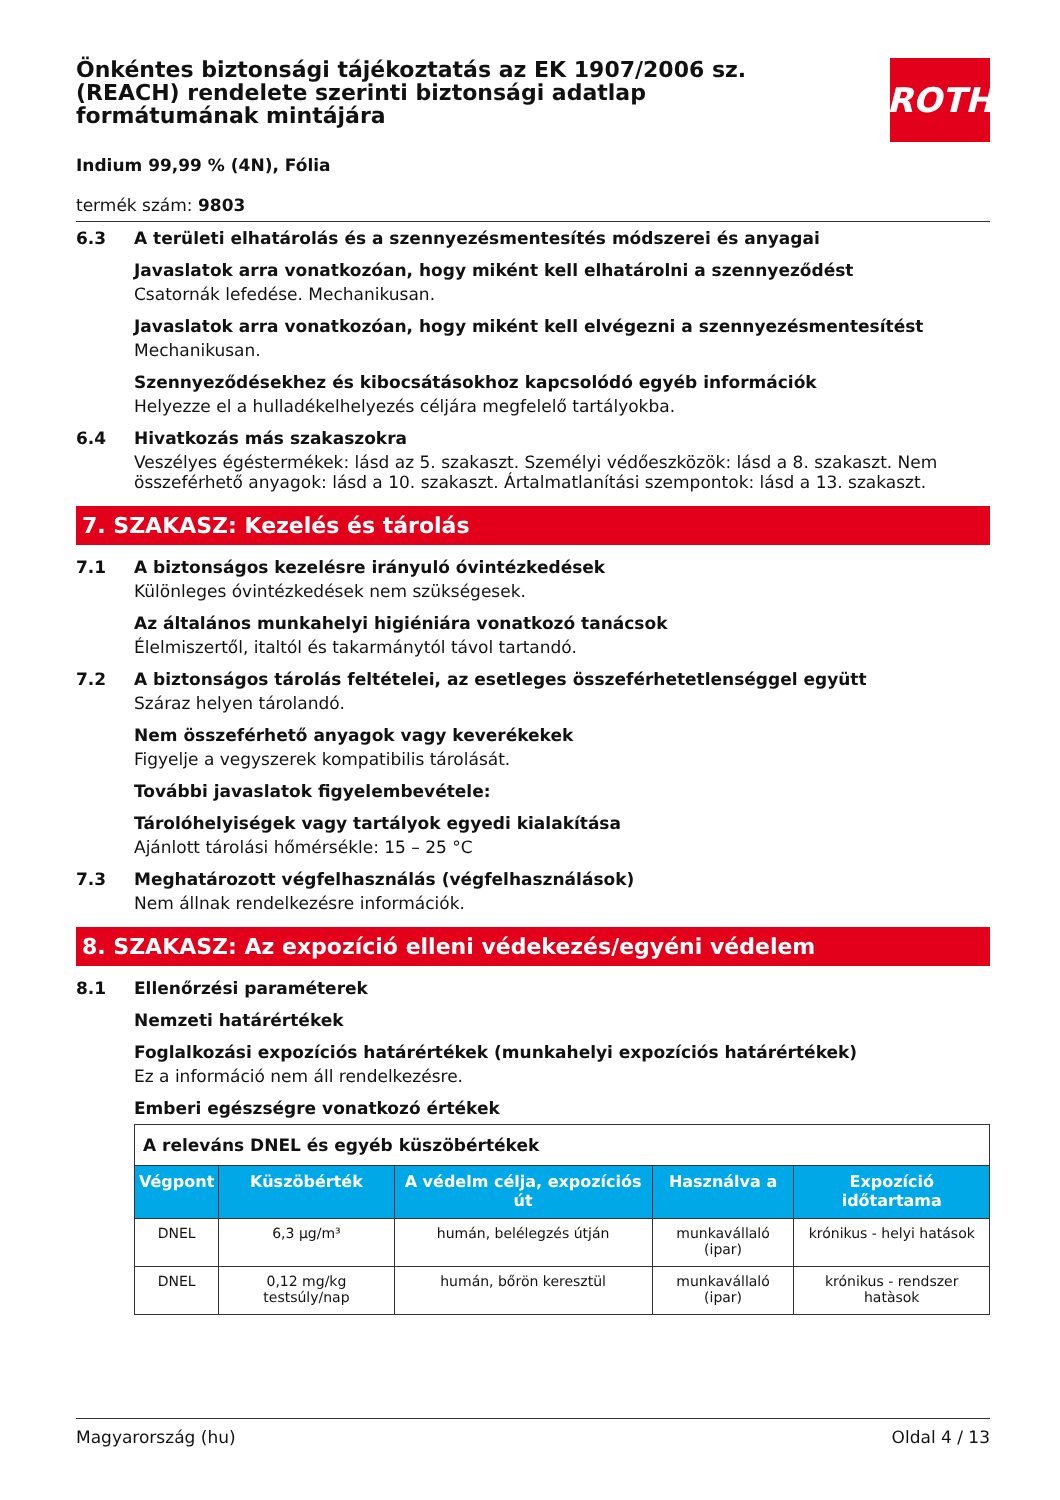ROTH
Önkéntes biztonsági tájékoztatás az EK 1907/2006 sz. (REACH) rendelete szerinti biztonsági adatlap formátumának mintájára
Indium 99,99 % (4N), Fólia
termék szám: 9803
6.3 A területi elhatárolás és a szennyezésmentesítés módszerei és anyagai
Javaslatok arra vonatkozóan, hogy miként kell elhatárolni a szennyeződést
Csatornák lefedése. Mechanikusan.
Javaslatok arra vonatkozóan, hogy miként kell elvégezni a szennyezésmentesítést
Mechanikusan.
Szennyeződésekhez és kibocsátásokhoz kapcsolódó egyéb információk
Helyezze el a hulladékelhelyezés céljára megfelelő tartályokba.
6.4 Hivatkozás más szakaszokra
Veszélyes égéstermékek: lásd az 5. szakaszt. Személyi védőeszközök: lásd a 8. szakaszt. Nem összeférhető anyagok: lásd a 10. szakaszt. Ártalmatlanítási szempontok: lásd a 13. szakaszt.
7. SZAKASZ: Kezelés és tárolás
7.1 A biztonságos kezelésre irányuló óvintézkedések
Különleges óvintézkedések nem szükségesek.
Az általános munkahelyi higiéniára vonatkozó tanácsok
Élelmiszertől, italtól és takarmánytól távol tartandó.
7.2 A biztonságos tárolás feltételei, az esetleges összeférhetetlenséggel együtt
Száraz helyen tárolandó.
Nem összeférhető anyagok vagy keverékekek
Figyelje a vegyszerek kompatibilis tárolását.
További javaslatok figyelembevétele:
Tárolóhelyiségek vagy tartályok egyedi kialakítása
Ajánlott tárolási hőmérsékle: 15 – 25 °C
7.3 Meghatározott végfelhasználás (végfelhasználások)
Nem állnak rendelkezésre információk.
8. SZAKASZ: Az expozíció elleni védekezés/egyéni védelem
8.1 Ellenőrzési paraméterek
Nemzeti határértékek
Foglalkozási expozíciós határértékek (munkahelyi expozíciós határértékek)
Ez a információ nem áll rendelkezésre.
Emberi egészségre vonatkozó értékek
| A releváns DNEL és egyéb küszöbértékek | | | | |
| Végpont | Küszöbérték | A védelm célja, expozíciós út | Használva a | Expozíció időtartama |
| DNEL | 6,3 µg/m³ | humán, belélegzés útján | munkavállaló (ipar) | krónikus - helyi hatások |
| DNEL | 0,12 mg/kg testsúly/nap | humán, bőrön keresztül | munkavállaló (ipar) | krónikus - rendszer hatàsok |
Magyarország (hu) Oldal 4 / 13